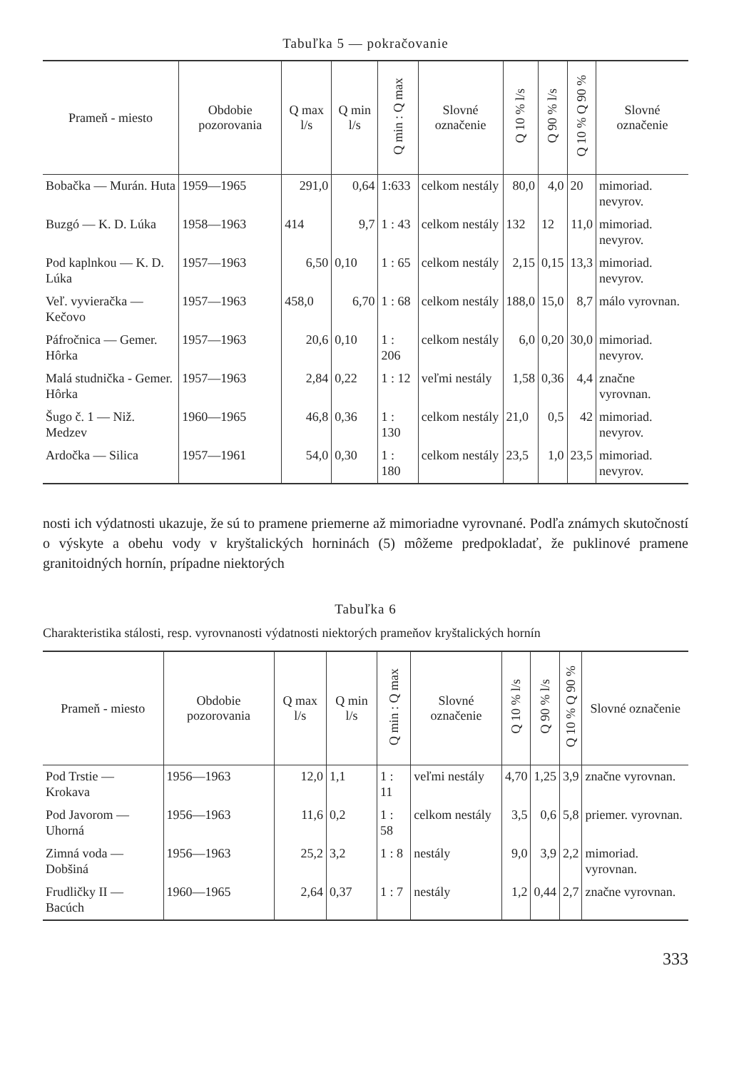Tabuľka 5 — pokračovanie
| Prameň - miesto | Obdobie pozorovania | Q max l/s | Q min l/s | Q min : Q max | Slovné označenie | Q 10 % l/s | Q 90 % l/s | Q 10 % Q 90 % | Slovné označenie |
| --- | --- | --- | --- | --- | --- | --- | --- | --- | --- |
| Bobačka — Murán. Huta | 1959—1965 | 291,0 | 0,64 | 1:633 | celkom nestály | 80,0 | 4,0 | 20 | mimoriad. nevyrov. |
| Buzgó — K. D. Lúka | 1958—1963 | 414 | 9,7 | 1 : 43 | celkom nestály | 132 | 12 | 11,0 | mimoriad. nevyrov. |
| Pod kaplnkou — K. D. Lúka | 1957—1963 | 6,50 | 0,10 | 1 : 65 | celkom nestály | 2,15 | 0,15 | 13,3 | mimoriad. nevyrov. |
| Veľ. vyvieračka — Kečovo | 1957—1963 | 458,0 | 6,70 | 1 : 68 | celkom nestály | 188,0 | 15,0 | 8,7 | málo vyrovnan. |
| Páfročnica — Gemer. Hôrka | 1957—1963 | 20,6 | 0,10 | 1 : 206 | celkom nestály | 6,0 | 0,20 | 30,0 | mimoriad. nevyrov. |
| Malá studnička - Gemer. Hôrka | 1957—1963 | 2,84 | 0,22 | 1 : 12 | veľmi nestály | 1,58 | 0,36 | 4,4 | značne vyrovnan. |
| Šugo č. 1 — Niž. Medzev | 1960—1965 | 46,8 | 0,36 | 1 : 130 | celkom nestály | 21,0 | 0,5 | 42 | mimoriad. nevyrov. |
| Ardočka — Silica | 1957—1961 | 54,0 | 0,30 | 1 : 180 | celkom nestály | 23,5 | 1,0 | 23,5 | mimoriad. nevyrov. |
nosti ich výdatnosti ukazuje, že sú to pramene priemerne až mimoriadne vyrovnané. Podľa známych skutočností o výskyte a obehu vody v kryštalických horninách (5) môžeme predpokladať, že puklinové pramene granitoidných hornín, prípadne niektorých
Tabuľka 6
Charakteristika stálosti, resp. vyrovnanosti výdatnosti niektorých prameňov kryštalických hornín
| Prameň - miesto | Obdobie pozorovania | Q max l/s | Q min l/s | Q min : Q max | Slovné označenie | Q 10 % l/s | Q 90 % l/s | Q 10 % Q 90 % | Slovné označenie |
| --- | --- | --- | --- | --- | --- | --- | --- | --- | --- |
| Pod Trstie — Krokava | 1956—1963 | 12,0 | 1,1 | 1 : 11 | veľmi nestály | 4,70 | 1,25 | 3,9 | značne vyrovnan. |
| Pod Javorom — Uhorná | 1956—1963 | 11,6 | 0,2 | 1 : 58 | celkom nestály | 3,5 | 0,6 | 5,8 | priemer. vyrovnan. |
| Zimná voda — Dobšiná | 1956—1963 | 25,2 | 3,2 | 1 : 8 | nestály | 9,0 | 3,9 | 2,2 | mimoriad. vyrovnan. |
| Frudličky II — Bacúch | 1960—1965 | 2,64 | 0,37 | 1 : 7 | nestály | 1,2 | 0,44 | 2,7 | značne vyrovnan. |
333